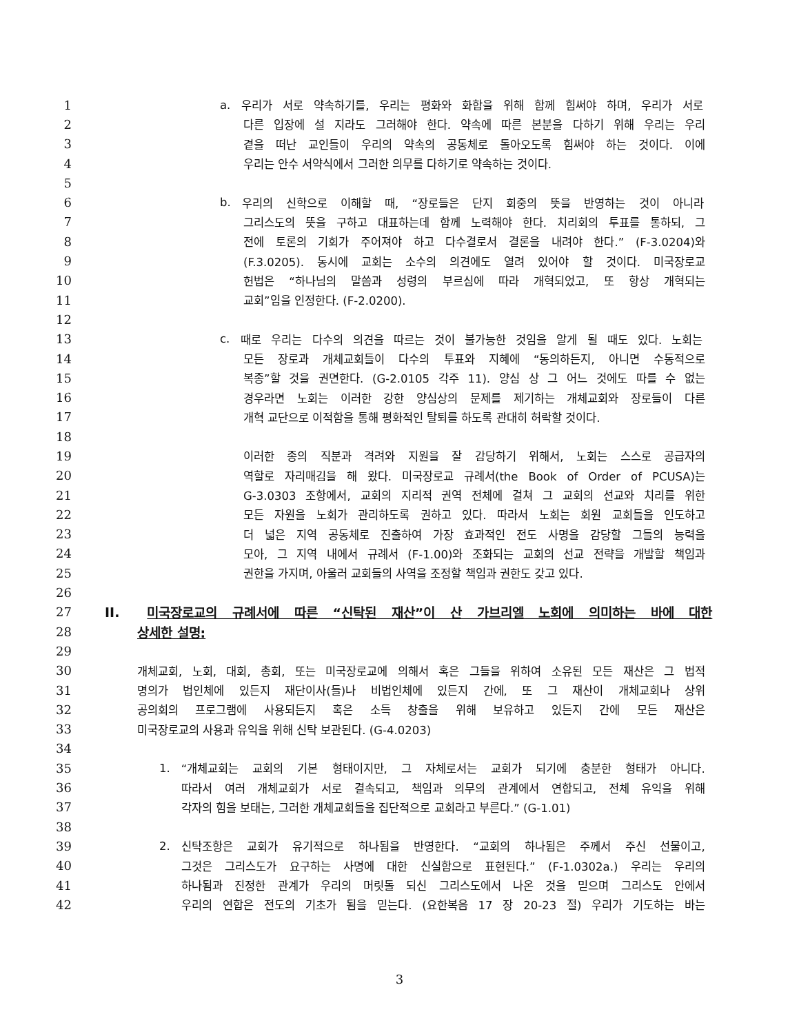1 a. 우리가 서로 약속하기를, 우리는 평화와 화합을 위해 함께 힘써야 하며, 우리가 서로
2 다른 입장에 설 지라도 그러해야 한다. 약속에 따른 본분을 다하기 위해 우리는 우리
3 곁을 떠난 교인들이 우리의 약속의 공동체로 돌아오도록 힘써야 하는 것이다. 이에
4 우리는 안수 서약식에서 그러한 의무를 다하기로 약속하는 것이다.
5
6 b. 우리의 신학으로 이해할 때, “장로들은 단지 회중의 뜻을 반영하는 것이 아니라
7 그리스도의 뜻을 구하고 대표하는데 함께 노력해야 한다. 치리회의 투표를 통하되, 그
8 전에 토론의 기회가 주어져야 하고 다수결로서 결론을 내려야 한다.” (F-3.0204)와
9 (F.3.0205). 동시에 교회는 소수의 의견에도 열려 있어야 할 것이다. 미국장로교
10 헌법은 “하나님의 말씀과 성령의 부르심에 따라 개혁되었고, 또 항상 개혁되는
11 교회”임을 인정한다. (F-2.0200).
12
13 c. 때로 우리는 다수의 의견을 따르는 것이 불가능한 것임을 알게 될 때도 있다. 노회는
14 모든 장로과 개체교회들이 다수의 투표와 지혜에 “동의하든지, 아니면 수동적으로
15 복종”할 것을 권면한다. (G-2.0105 각주 11). 양심 상 그 어느 것에도 따를 수 없는
16 경우라면 노회는 이러한 강한 양심상의 문제를 제기하는 개체교회와 장로들이 다른
17 개혁 교단으로 이적함을 통해 평화적인 탈퇴를 하도록 관대히 허락할 것이다.
18
19 이러한 종의 직분과 격려와 지원을 잘 감당하기 위해서, 노회는 스스로 공급자의
20 역할로 자리매김을 해 왔다. 미국장로교 규례서(the Book of Order of PCUSA)는
21 G-3.0303 조항에서, 교회의 지리적 권역 전체에 걸쳐 그 교회의 선교와 치리를 위한
22 모든 자원을 노회가 관리하도록 권하고 있다. 따라서 노회는 회원 교회들을 인도하고
23 더 넓은 지역 공동체로 진출하여 가장 효과적인 전도 사명을 감당할 그들의 능력을
24 모아, 그 지역 내에서 규례서 (F-1.00)와 조화되는 교회의 선교 전략을 개발할 책임과
25 권한을 가지며, 아울러 교회들의 사역을 조정할 책임과 권한도 갖고 있다.
26
27 II. 미국장로교의 규례서에 따른 “신탁된 재산”이 산 가브리엘 노회에 의미하는 바에 대한
28 상세한 설명:
29
30 개체교회, 노회, 대회, 총회, 또는 미국장로교에 의해서 혹은 그들을 위하여 소유된 모든 재산은 그 법적
31 명의가 법인체에 있든지 재단이사(들)나 비법인체에 있든지 간에, 또 그 재산이 개체교회나 상위
32 공의회의 프로그램에 사용되든지 혹은 소득 창출을 위해 보유하고 있든지 간에 모든 재산은
33 미국장로교의 사용과 유익을 위해 신탁 보관된다. (G-4.0203)
34
35 1. “개체교회는 교회의 기본 형태이지만, 그 자체로서는 교회가 되기에 충분한 형태가 아니다.
36 따라서 여러 개체교회가 서로 결속되고, 책임과 의무의 관계에서 연합되고, 전체 유익을 위해
37 각자의 힘을 보태는, 그러한 개체교회들을 집단적으로 교회라고 부른다.” (G-1.01)
38
39 2. 신탁조항은 교회가 유기적으로 하나됨을 반영한다. “교회의 하나됨은 주께서 주신 선물이고,
40 그것은 그리스도가 요구하는 사명에 대한 신실함으로 표현된다.” (F-1.0302a.) 우리는 우리의
41 하나됨과 진정한 관계가 우리의 머릿돌 되신 그리스도에서 나온 것을 믿으며 그리스도 안에서
42 우리의 연합은 전도의 기초가 됨을 믿는다. (요한복음 17 장 20-23 절) 우리가 기도하는 바는
3